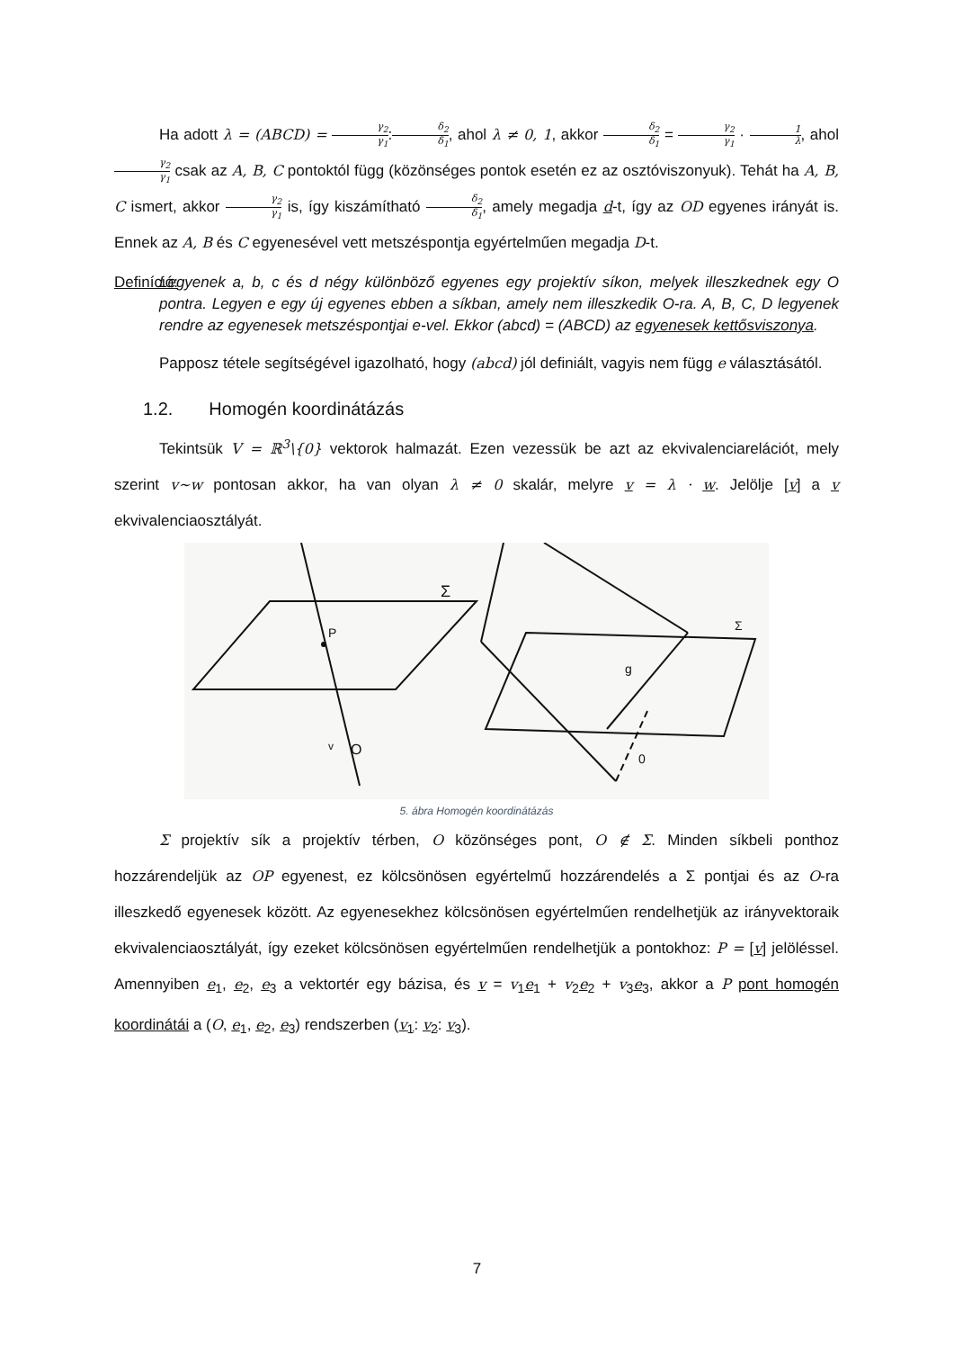Ha adott λ = (ABCD) = γ<sub>2</sub> γ<sub>1</sub>:δ<sub>2</sub> δ<sub>1</sub>, ahol λ ≠ 0, 1, akkor δ<sub>2</sub> δ<sub>1</sub> = γ<sub>2</sub> γ<sub>1</sub> · 1 λ, ahol γ<sub>2</sub> γ<sub>1</sub> csak az A, B, C pontoktól függ (közönséges pontok esetén ez az osztóviszonyuk). Tehát ha A, B, C ismert, akkor γ<sub>2</sub> γ<sub>1</sub> is, így kiszámítható δ<sub>2</sub> δ<sub>1</sub>, amely megadja d-t, így az OD egyenes irányát is. Ennek az A, B és C egyenesével vett metszéspontja egyértelműen megadja D-t.
Definíció:
Legyenek a, b, c és d négy különböző egyenes egy projektív síkon, melyek illeszkednek egy O pontra. Legyen e egy új egyenes ebben a síkban, amely nem illeszkedik O-ra. A, B, C, D legyenek rendre az egyenesek metszéspontjai e-vel. Ekkor (abcd) = (ABCD) az egyenesek kettősviszonya.
Papposz tétele segítségével igazolható, hogy (abcd) jól definiált, vagyis nem függ e választásától.
1.2. Homogén koordinátázás
Tekintsük V = ℝ<sup>3</sup>\{0} vektorok halmazát. Ezen vezessük be azt az ekvivalenciarelációt, mely szerint v~w pontosan akkor, ha van olyan λ ≠ 0 skalár, melyre v = λ · w. Jelölje [v] a v ekvivalenciaosztályát.
P
Σ
O
v
Σ
g
0
5. ábra Homogén koordinátázás
Σ projektív sík a projektív térben, O közönséges pont, O ∉ Σ. Minden síkbeli ponthoz hozzárendeljük az OP egyenest, ez kölcsönösen egyértelmű hozzárendelés a Σ pontjai és az O-ra illeszkedő egyenesek között. Az egyenesekhez kölcsönösen egyértelműen rendelhetjük az irányvektoraik ekvivalenciaosztályát, így ezeket kölcsönösen egyértelműen rendelhetjük a pontokhoz: P = [v] jelöléssel. Amennyiben e<sub>1</sub>, e<sub>2</sub>, e<sub>3</sub> a vektortér egy bázisa, és v = v<sub>1</sub>e<sub>1</sub> + v<sub>2</sub>e<sub>2</sub> + v<sub>3</sub>e<sub>3</sub>, akkor a P pont homogén koordinátái a (O, e<sub>1</sub>, e<sub>2</sub>, e<sub>3</sub>) rendszerben (v<sub>1</sub>: v<sub>2</sub>: v<sub>3</sub>).
7